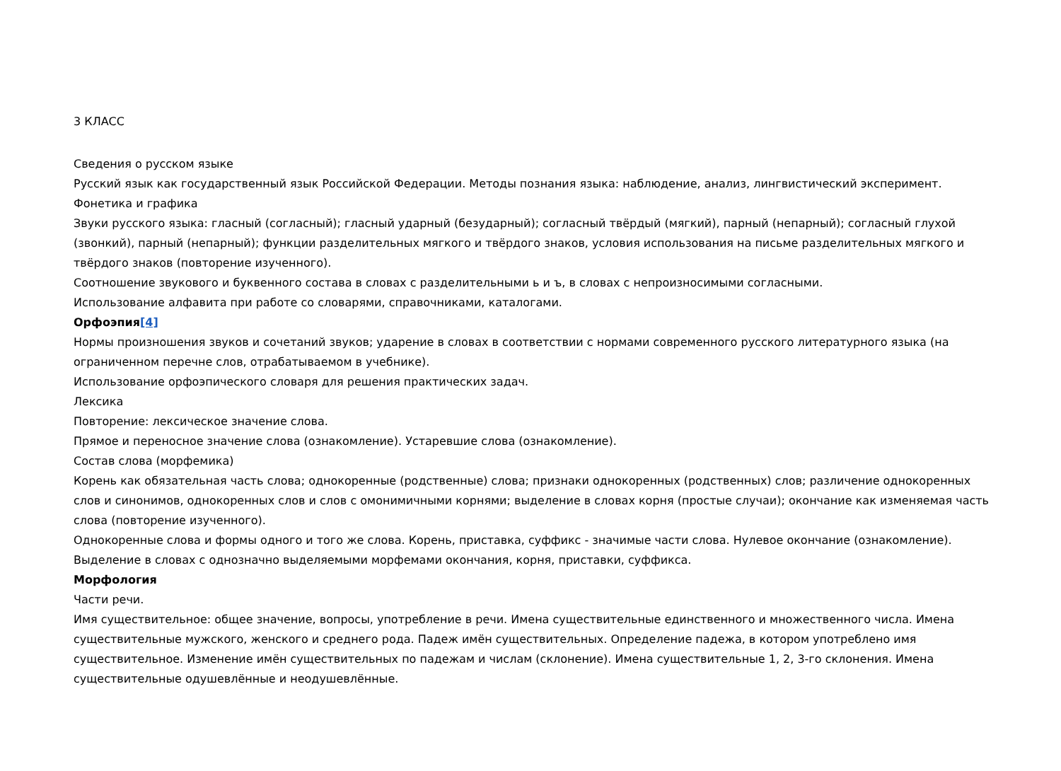3 КЛАСС
Сведения о русском языке
Русский язык как государственный язык Российской Федерации. Методы познания языка: наблюдение, анализ, лингвистический эксперимент.
Фонетика и графика
Звуки русского языка: гласный (согласный); гласный ударный (безударный); согласный твёрдый (мягкий), парный (непарный); согласный глухой (звонкий), парный (непарный); функции разделительных мягкого и твёрдого знаков, условия использования на письме разделительных мягкого и твёрдого знаков (повторение изученного).
Соотношение звукового и буквенного состава в словах с разделительными ь и ъ, в словах с непроизносимыми согласными.
Использование алфавита при работе со словарями, справочниками, каталогами.
Орфоэпия[4]
Нормы произношения звуков и сочетаний звуков; ударение в словах в соответствии с нормами современного русского литературного языка (на ограниченном перечне слов, отрабатываемом в учебнике).
Использование орфоэпического словаря для решения практических задач.
Лексика
Повторение: лексическое значение слова.
Прямое и переносное значение слова (ознакомление). Устаревшие слова (ознакомление).
Состав слова (морфемика)
Корень как обязательная часть слова; однокоренные (родственные) слова; признаки однокоренных (родственных) слов; различение однокоренных слов и синонимов, однокоренных слов и слов с омонимичными корнями; выделение в словах корня (простые случаи); окончание как изменяемая часть слова (повторение изученного).
Однокоренные слова и формы одного и того же слова. Корень, приставка, суффикс - значимые части слова. Нулевое окончание (ознакомление).
Выделение в словах с однозначно выделяемыми морфемами окончания, корня, приставки, суффикса.
Морфология
Части речи.
Имя существительное: общее значение, вопросы, употребление в речи. Имена существительные единственного и множественного числа. Имена существительные мужского, женского и среднего рода. Падеж имён существительных. Определение падежа, в котором употреблено имя существительное. Изменение имён существительных по падежам и числам (склонение). Имена существительные 1, 2, 3-го склонения. Имена существительные одушевлённые и неодушевлённые.